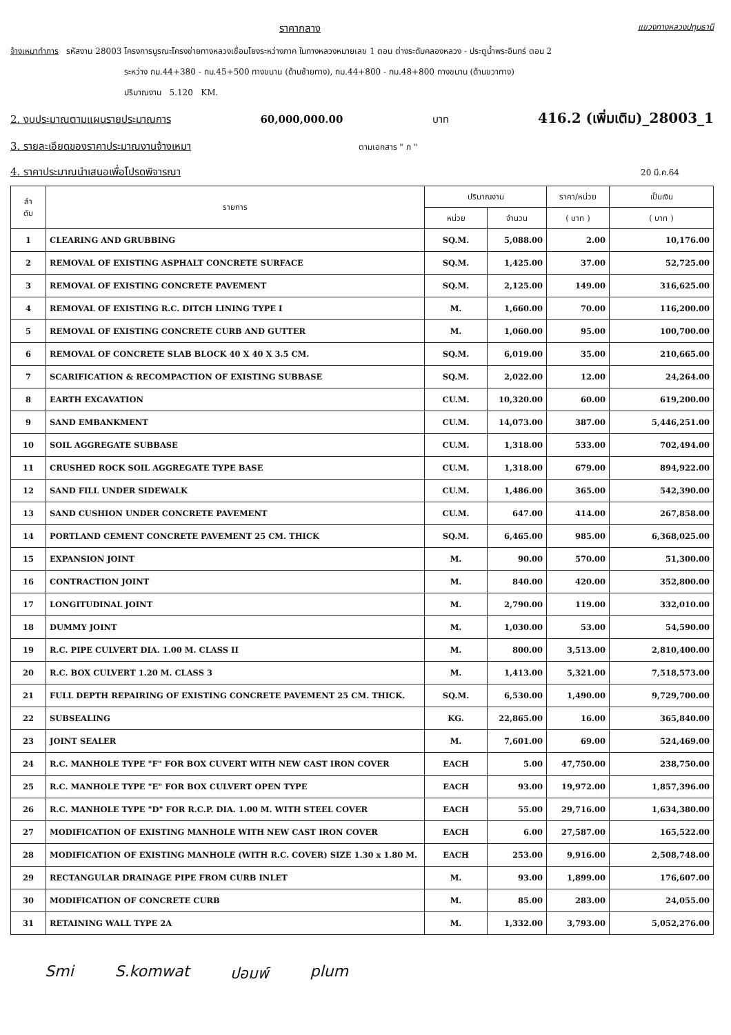ราคากลาง แขวงทางหลวงปทุมธานี
จ้างเหมาทำการ รหัสงาน 28003 โครงการบูรณะโครงข่ายทางหลวงเชื่อมโยงระหว่างภาค ในทางหลวงหมายเลข 1 ตอน ต่างระดับคลองหลวง - ประตูน้ำพระอินทร์ ตอน 2
ระหว่าง กม.44+380 - กม.45+500 ทางขนาน (ด้านซ้ายทาง), กม.44+800 - กม.48+800 ทางขนาน (ด้านขวาทาง)
ปริมาณงาน 5.120 KM.
2. งบประมาณตามแผนรายประมาณการ 60,000,000.00 บาท 416.2 (เพิ่มเติม)_28003_1
3. รายละเอียดของราคาประมาณงานจ้างเหมา ตามเอกสาร " ก "
4. ราคาประมาณนำเสนอเพื่อโปรดพิจารณา 20 มี.ค.64
| ลำ ดับ | รายการ | ปริมาณงาน | | ราคา/หน่วย | เป็นเงิน |
| --- | --- | --- | --- | --- | --- |
| | | หน่วย | จำนวน | ( บาท ) | ( บาท ) |
| 1 | CLEARING AND GRUBBING | SQ.M. | 5,088.00 | 2.00 | 10,176.00 |
| 2 | REMOVAL OF EXISTING ASPHALT CONCRETE SURFACE | SQ.M. | 1,425.00 | 37.00 | 52,725.00 |
| 3 | REMOVAL OF EXISTING CONCRETE PAVEMENT | SQ.M. | 2,125.00 | 149.00 | 316,625.00 |
| 4 | REMOVAL OF EXISTING R.C. DITCH LINING TYPE I | M. | 1,660.00 | 70.00 | 116,200.00 |
| 5 | REMOVAL OF EXISTING CONCRETE CURB AND GUTTER | M. | 1,060.00 | 95.00 | 100,700.00 |
| 6 | REMOVAL OF CONCRETE SLAB BLOCK 40 X 40 X 3.5 CM. | SQ.M. | 6,019.00 | 35.00 | 210,665.00 |
| 7 | SCARIFICATION & RECOMPACTION OF EXISTING SUBBASE | SQ.M. | 2,022.00 | 12.00 | 24,264.00 |
| 8 | EARTH EXCAVATION | CU.M. | 10,320.00 | 60.00 | 619,200.00 |
| 9 | SAND EMBANKMENT | CU.M. | 14,073.00 | 387.00 | 5,446,251.00 |
| 10 | SOIL AGGREGATE SUBBASE | CU.M. | 1,318.00 | 533.00 | 702,494.00 |
| 11 | CRUSHED ROCK SOIL AGGREGATE TYPE BASE | CU.M. | 1,318.00 | 679.00 | 894,922.00 |
| 12 | SAND FILL UNDER SIDEWALK | CU.M. | 1,486.00 | 365.00 | 542,390.00 |
| 13 | SAND CUSHION UNDER CONCRETE PAVEMENT | CU.M. | 647.00 | 414.00 | 267,858.00 |
| 14 | PORTLAND CEMENT CONCRETE PAVEMENT 25 CM. THICK | SQ.M. | 6,465.00 | 985.00 | 6,368,025.00 |
| 15 | EXPANSION JOINT | M. | 90.00 | 570.00 | 51,300.00 |
| 16 | CONTRACTION JOINT | M. | 840.00 | 420.00 | 352,800.00 |
| 17 | LONGITUDINAL JOINT | M. | 2,790.00 | 119.00 | 332,010.00 |
| 18 | DUMMY JOINT | M. | 1,030.00 | 53.00 | 54,590.00 |
| 19 | R.C. PIPE CULVERT DIA. 1.00 M. CLASS II | M. | 800.00 | 3,513.00 | 2,810,400.00 |
| 20 | R.C. BOX CULVERT 1.20 M. CLASS 3 | M. | 1,413.00 | 5,321.00 | 7,518,573.00 |
| 21 | FULL DEPTH REPAIRING OF EXISTING CONCRETE PAVEMENT 25 CM. THICK. | SQ.M. | 6,530.00 | 1,490.00 | 9,729,700.00 |
| 22 | SUBSEALING | KG. | 22,865.00 | 16.00 | 365,840.00 |
| 23 | JOINT SEALER | M. | 7,601.00 | 69.00 | 524,469.00 |
| 24 | R.C. MANHOLE TYPE "F" FOR BOX CUVERT WITH NEW CAST IRON COVER | EACH | 5.00 | 47,750.00 | 238,750.00 |
| 25 | R.C. MANHOLE TYPE "E" FOR BOX CULVERT OPEN TYPE | EACH | 93.00 | 19,972.00 | 1,857,396.00 |
| 26 | R.C. MANHOLE TYPE "D" FOR R.C.P. DIA. 1.00 M. WITH STEEL COVER | EACH | 55.00 | 29,716.00 | 1,634,380.00 |
| 27 | MODIFICATION OF EXISTING MANHOLE WITH NEW CAST IRON COVER | EACH | 6.00 | 27,587.00 | 165,522.00 |
| 28 | MODIFICATION OF EXISTING MANHOLE (WITH R.C. COVER) SIZE 1.30 x 1.80 M. | EACH | 253.00 | 9,916.00 | 2,508,748.00 |
| 29 | RECTANGULAR DRAINAGE PIPE FROM CURB INLET | M. | 93.00 | 1,899.00 | 176,607.00 |
| 30 | MODIFICATION OF CONCRETE CURB | M. | 85.00 | 283.00 | 24,055.00 |
| 31 | RETAINING WALL TYPE 2A | M. | 1,332.00 | 3,793.00 | 5,052,276.00 |
Smi S.komwat ปอมพ์ plum